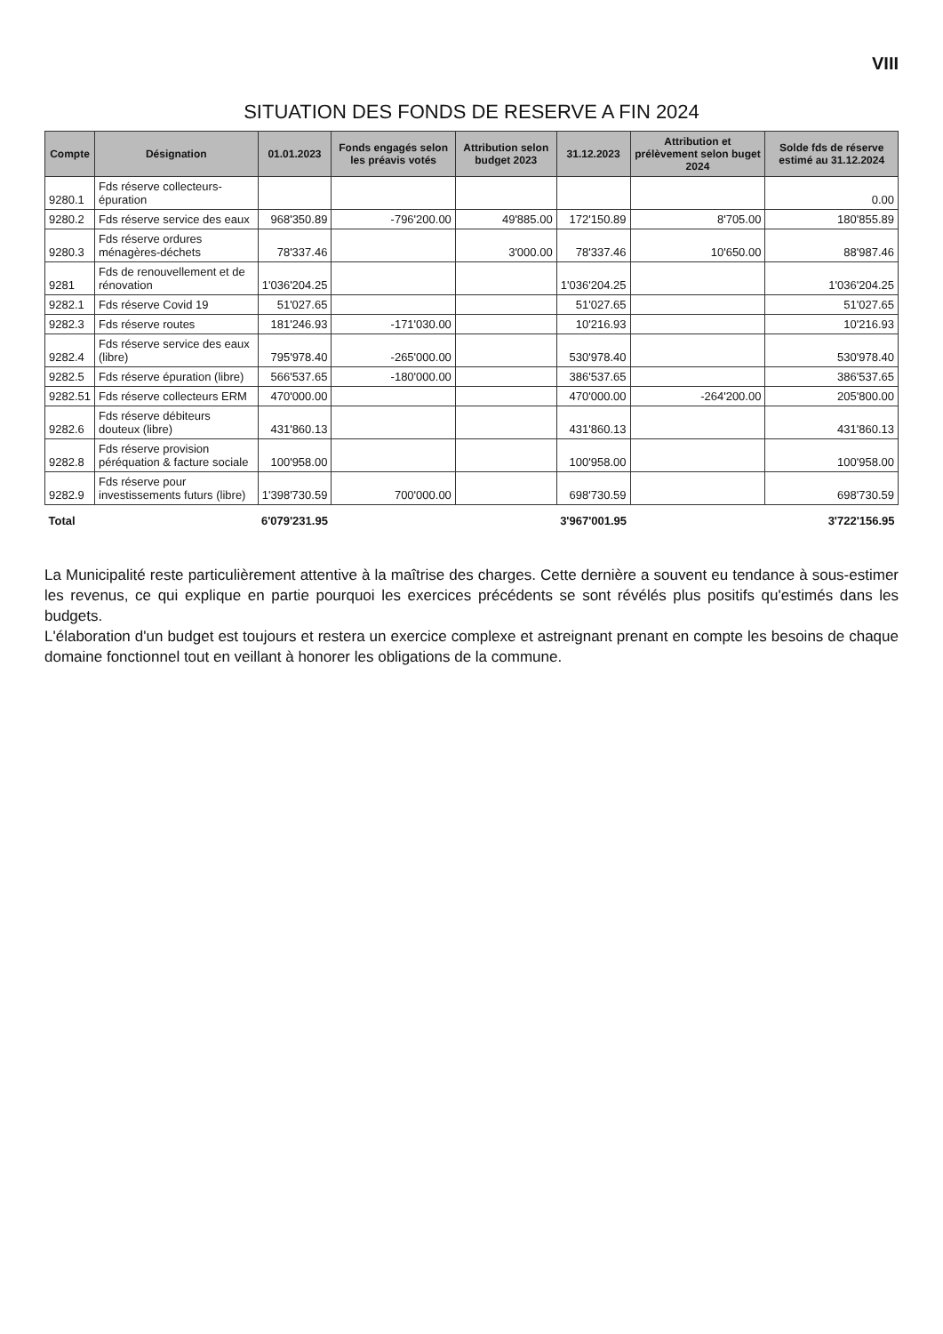VIII
SITUATION DES FONDS DE RESERVE A FIN 2024
| Compte | Désignation | 01.01.2023 | Fonds engagés selon les préavis votés | Attribution selon budget 2023 | 31.12.2023 | Attribution et prélèvement selon buget 2024 | Solde fds de réserve estimé au 31.12.2024 |
| --- | --- | --- | --- | --- | --- | --- | --- |
| 9280.1 | Fds réserve collecteurs-épuration | | | | | | 0.00 |
| 9280.2 | Fds réserve service des eaux | 968'350.89 | -796'200.00 | 49'885.00 | 172'150.89 | 8'705.00 | 180'855.89 |
| 9280.3 | Fds réserve ordures ménagères-déchets | 78'337.46 | | 3'000.00 | 78'337.46 | 10'650.00 | 88'987.46 |
| 9281 | Fds de renouvellement et de rénovation | 1'036'204.25 | | | 1'036'204.25 | | 1'036'204.25 |
| 9282.1 | Fds réserve Covid 19 | 51'027.65 | | | 51'027.65 | | 51'027.65 |
| 9282.3 | Fds réserve routes | 181'246.93 | -171'030.00 | | 10'216.93 | | 10'216.93 |
| 9282.4 | Fds réserve service des eaux (libre) | 795'978.40 | -265'000.00 | | 530'978.40 | | 530'978.40 |
| 9282.5 | Fds réserve épuration (libre) | 566'537.65 | -180'000.00 | | 386'537.65 | | 386'537.65 |
| 9282.51 | Fds réserve collecteurs ERM | 470'000.00 | | | 470'000.00 | -264'200.00 | 205'800.00 |
| 9282.6 | Fds réserve débiteurs douteux (libre) | 431'860.13 | | | 431'860.13 | | 431'860.13 |
| 9282.8 | Fds réserve provision péréquation & facture sociale | 100'958.00 | | | 100'958.00 | | 100'958.00 |
| 9282.9 | Fds réserve pour investissements futurs (libre) | 1'398'730.59 | 700'000.00 | | 698'730.59 | | 698'730.59 |
| Total | | 6'079'231.95 | | | 3'967'001.95 | | 3'722'156.95 |
La Municipalité reste particulièrement attentive à la maîtrise des charges. Cette dernière a souvent eu tendance à sous-estimer les revenus, ce qui explique en partie pourquoi les exercices précédents se sont révélés plus positifs qu'estimés dans les budgets.
L'élaboration d'un budget est toujours et restera un exercice complexe et astreignant prenant en compte les besoins de chaque domaine fonctionnel tout en veillant à honorer les obligations de la commune.